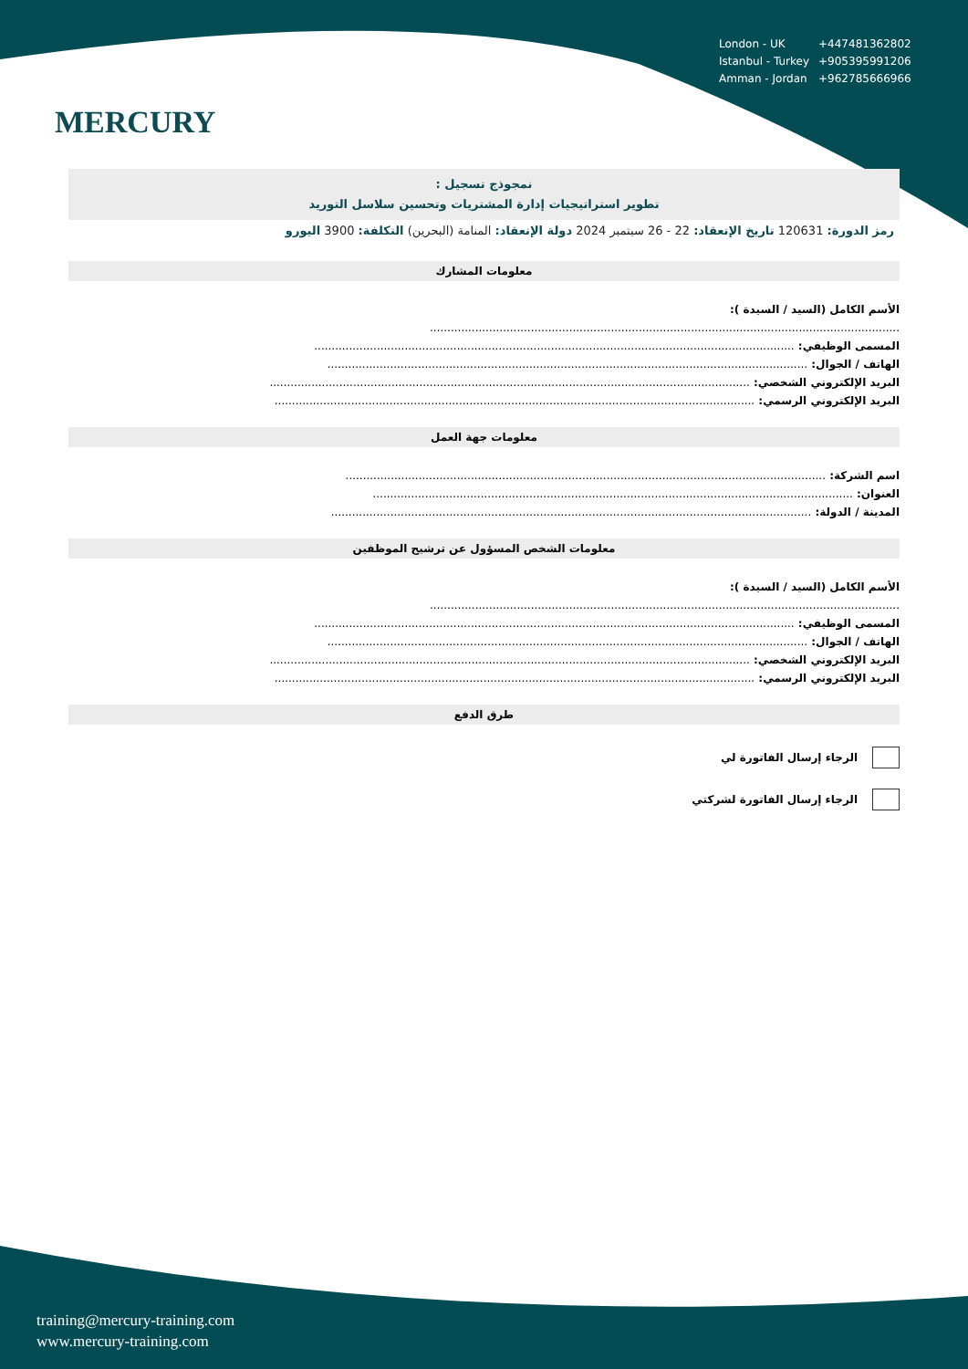MERCURY
| London - UK | +447481362802 |
| Istanbul - Turkey | +905395991206 |
| Amman - Jordan | +962785666966 |
نمجوذج تسجيل :
تطوير استراتيجيات إدارة المشتريات وتحسين سلاسل التوريد
رمز الدورة: 120631 تاريخ الإنعقاد: 22 - 26 سبتمبر 2024 دولة الإنعقاد: المنامة (البحرين) التكلفة: 3900 اليورو
معلومات المشارك
الأسم الكامل (السيد / السيدة ):
.......................................................................................................................................
المسمى الوظيفي: ..........................................................................................................................................
الهاتف / الجوال: ..........................................................................................................................................
البريد الإلكتروني الشخصي: ..........................................................................................................................................
البريد الإلكتروني الرسمي: ..........................................................................................................................................
معلومات جهة العمل
اسم الشركة: ..........................................................................................................................................
العنوان: ..........................................................................................................................................
المدينة / الدولة: ..........................................................................................................................................
معلومات الشخص المسؤول عن ترشيح الموظفين
الأسم الكامل (السيد / السيدة ):
.......................................................................................................................................
المسمى الوظيفي: ..........................................................................................................................................
الهاتف / الجوال: ..........................................................................................................................................
البريد الإلكتروني الشخصي: ..........................................................................................................................................
البريد الإلكتروني الرسمي: ..........................................................................................................................................
طرق الدفع
الرجاء إرسال الفاتورة لي
الرجاء إرسال الفاتورة لشركتي
training@mercury-training.com
www.mercury-training.com